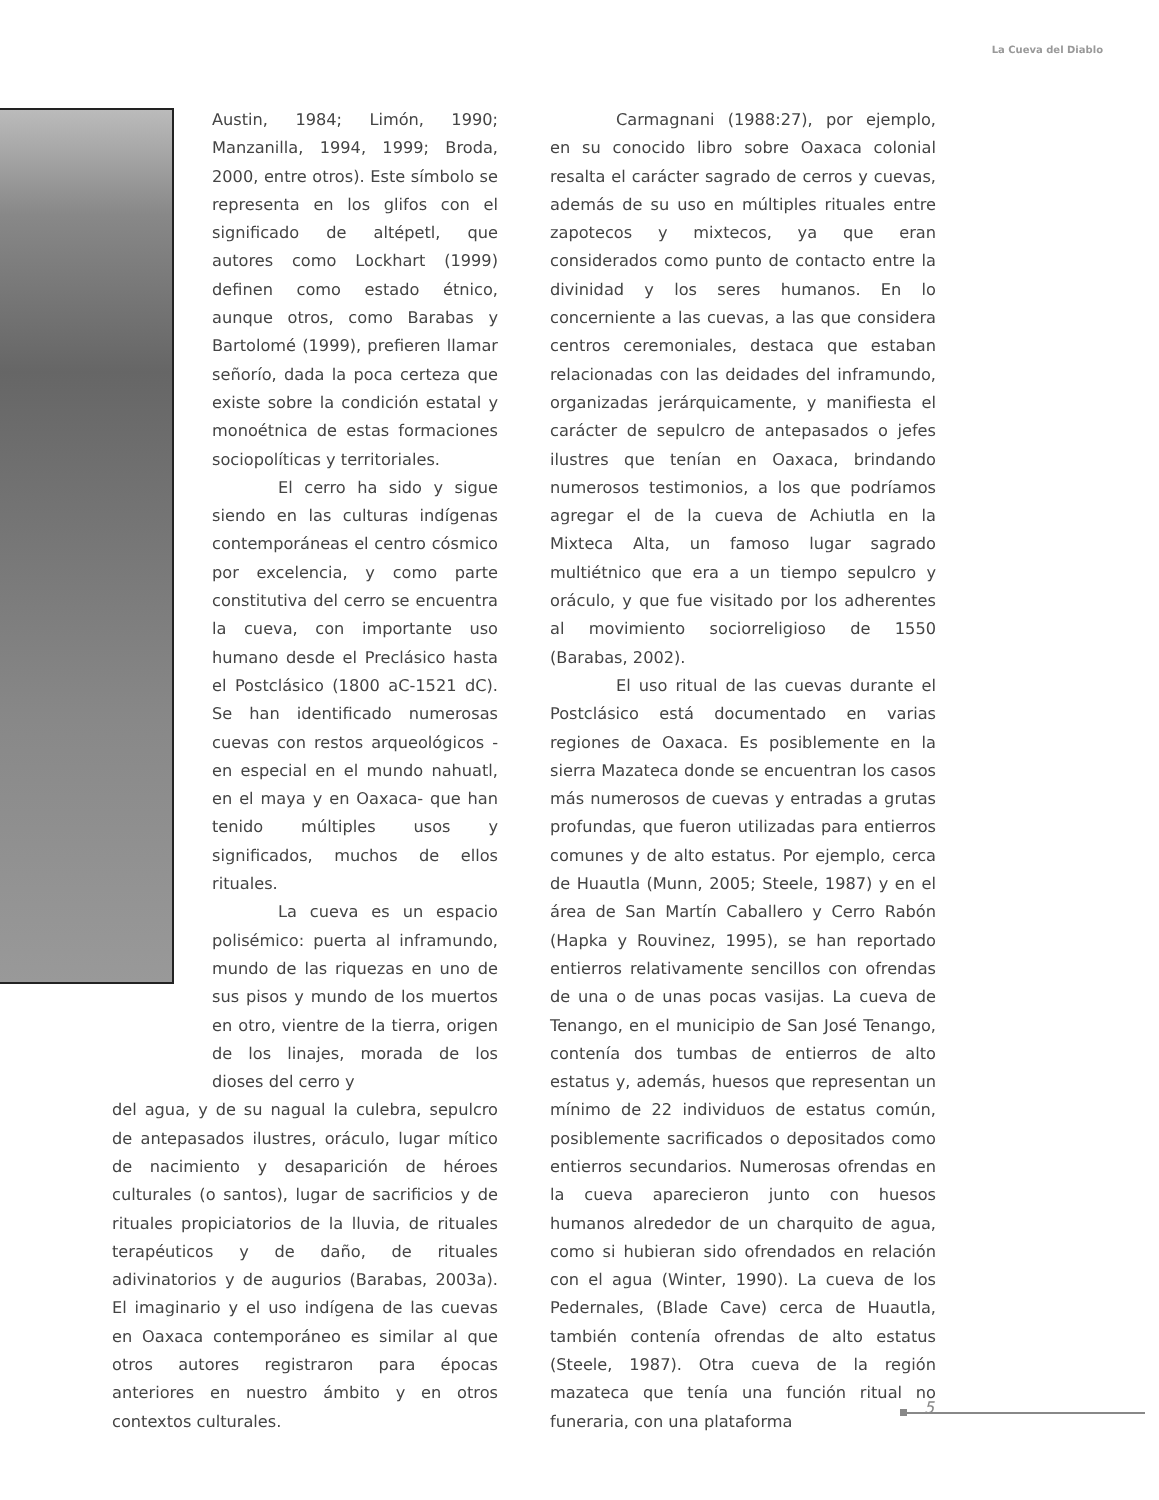La Cueva del Diablo
Austin, 1984; Limón, 1990; Manzanilla, 1994, 1999; Broda, 2000, entre otros). Este símbolo se representa en los glifos con el significado de altépetl, que autores como Lockhart (1999) definen como estado étnico, aunque otros, como Barabas y Bartolomé (1999), prefieren llamar señorío, dada la poca certeza que existe sobre la condición estatal y monoétnica de estas formaciones sociopolíticas y territoriales.
El cerro ha sido y sigue siendo en las culturas indígenas contemporáneas el centro cósmico por excelencia, y como parte constitutiva del cerro se encuentra la cueva, con importante uso humano desde el Preclásico hasta el Postclásico (1800 aC-1521 dC). Se han identificado numerosas cuevas con restos arqueológicos -en especial en el mundo nahuatl, en el maya y en Oaxaca- que han tenido múltiples usos y significados, muchos de ellos rituales.
La cueva es un espacio polisémico: puerta al inframundo, mundo de las riquezas en uno de sus pisos y mundo de los muertos en otro, vientre de la tierra, origen de los linajes, morada de los dioses del cerro y
del agua, y de su nagual la culebra, sepulcro de antepasados ilustres, oráculo, lugar mítico de nacimiento y desaparición de héroes culturales (o santos), lugar de sacrificios y de rituales propiciatorios de la lluvia, de rituales terapéuticos y de daño, de rituales adivinatorios y de augurios (Barabas, 2003a). El imaginario y el uso indígena de las cuevas en Oaxaca contemporáneo es similar al que otros autores registraron para épocas anteriores en nuestro ámbito y en otros contextos culturales.
Carmagnani (1988:27), por ejemplo, en su conocido libro sobre Oaxaca colonial resalta el carácter sagrado de cerros y cuevas, además de su uso en múltiples rituales entre zapotecos y mixtecos, ya que eran considerados como punto de contacto entre la divinidad y los seres humanos. En lo concerniente a las cuevas, a las que considera centros ceremoniales, destaca que estaban relacionadas con las deidades del inframundo, organizadas jerárquicamente, y manifiesta el carácter de sepulcro de antepasados o jefes ilustres que tenían en Oaxaca, brindando numerosos testimonios, a los que podríamos agregar el de la cueva de Achiutla en la Mixteca Alta, un famoso lugar sagrado multiétnico que era a un tiempo sepulcro y oráculo, y que fue visitado por los adherentes al movimiento sociorreligioso de 1550 (Barabas, 2002).
El uso ritual de las cuevas durante el Postclásico está documentado en varias regiones de Oaxaca. Es posiblemente en la sierra Mazateca donde se encuentran los casos más numerosos de cuevas y entradas a grutas profundas, que fueron utilizadas para entierros comunes y de alto estatus. Por ejemplo, cerca de Huautla (Munn, 2005; Steele, 1987) y en el área de San Martín Caballero y Cerro Rabón (Hapka y Rouvinez, 1995), se han reportado entierros relativamente sencillos con ofrendas de una o de unas pocas vasijas. La cueva de Tenango, en el municipio de San José Tenango, contenía dos tumbas de entierros de alto estatus y, además, huesos que representan un mínimo de 22 individuos de estatus común, posiblemente sacrificados o depositados como entierros secundarios. Numerosas ofrendas en la cueva aparecieron junto con huesos humanos alrededor de un charquito de agua, como si hubieran sido ofrendados en relación con el agua (Winter, 1990). La cueva de los Pedernales, (Blade Cave) cerca de Huautla, también contenía ofrendas de alto estatus (Steele, 1987). Otra cueva de la región mazateca que tenía una función ritual no funeraria, con una plataforma
5